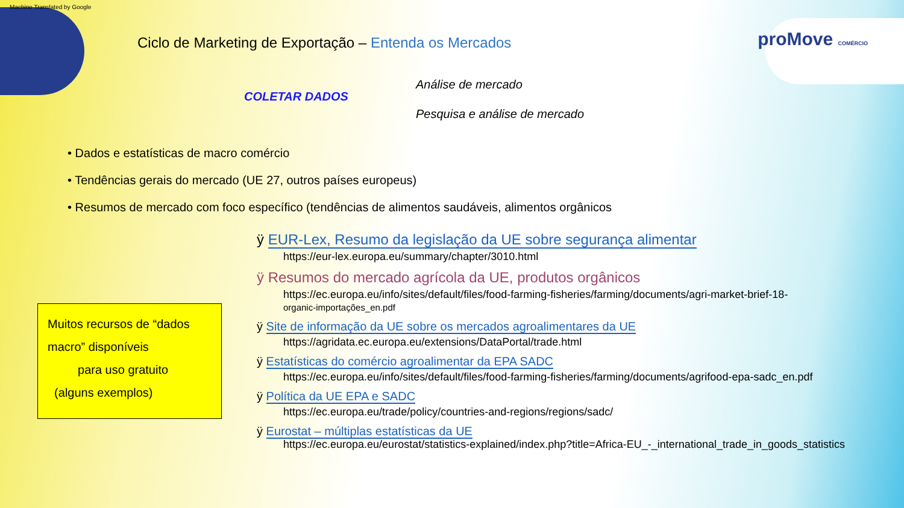Machine Translated by Google
proMove COMÉRCIO
Ciclo de Marketing de Exportação – Entenda os Mercados
COLETAR DADOS
Análise de mercado
Pesquisa e análise de mercado
• Dados e estatísticas de macro comércio
• Tendências gerais do mercado (UE 27, outros países europeus)
• Resumos de mercado com foco específico (tendências de alimentos saudáveis, alimentos orgânicos
Muitos recursos de “dados
macro” disponíveis
para uso gratuito
(alguns exemplos)
ÿ EUR-Lex, Resumo da legislação da UE sobre segurança alimentar
https://eur-lex.europa.eu/summary/chapter/3010.html
ÿ Resumos do mercado agrícola da UE, produtos orgânicos
https://ec.europa.eu/info/sites/default/files/food-farming-fisheries/farming/documents/agri-market-brief-18-
organic-importações_en.pdf
ÿ Site de informação da UE sobre os mercados agroalimentares da UE
https://agridata.ec.europa.eu/extensions/DataPortal/trade.html
ÿ Estatísticas do comércio agroalimentar da EPA SADC
https://ec.europa.eu/info/sites/default/files/food-farming-fisheries/farming/documents/agrifood-epa-sadc_en.pdf
ÿ Política da UE EPA e SADC
https://ec.europa.eu/trade/policy/countries-and-regions/regions/sadc/
ÿ Eurostat – múltiplas estatísticas da UE
https://ec.europa.eu/eurostat/statistics-explained/index.php?title=Africa-EU_-_international_trade_in_goods_statistics